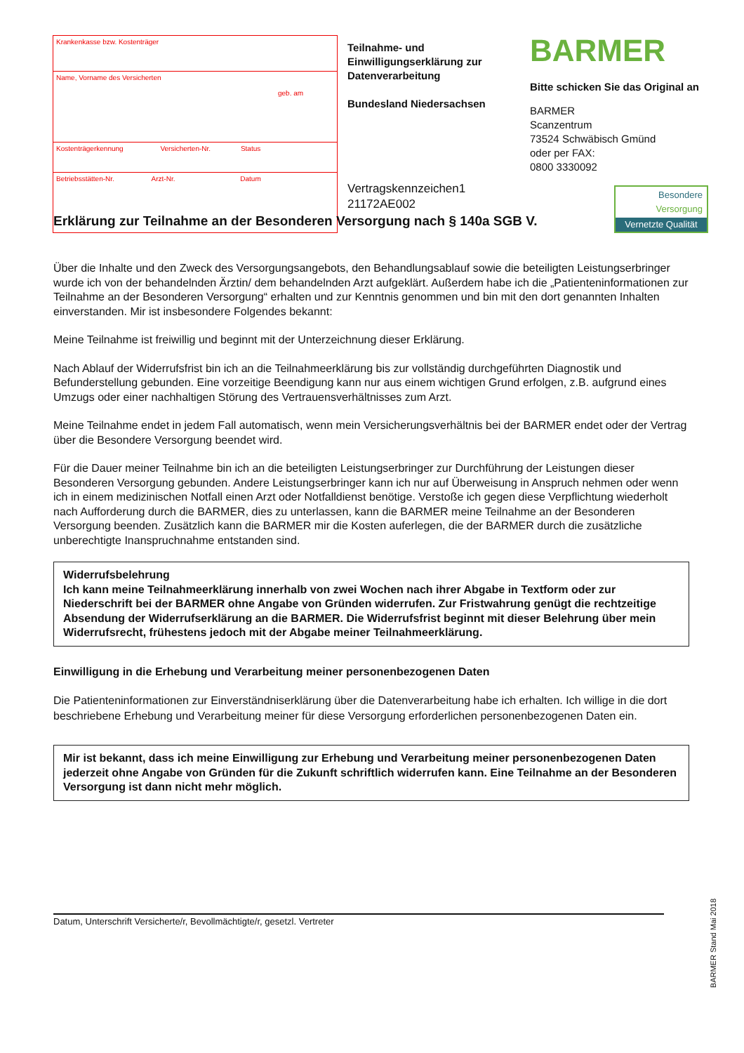Krankenkasse bzw. Kostenträger
Name, Vorname des Versicherten
geb. am
Kostenträgerkennung Versicherten-Nr. Status
Betriebsstätten-Nr. Arzt-Nr. Datum
Teilnahme- und Einwilligungserklärung zur Datenverarbeitung
Bundesland Niedersachsen
Vertragskennzeichen1
21172AE002
BARMER
Bitte schicken Sie das Original an
BARMER
Scanzentrum
73524 Schwäbisch Gmünd
oder per FAX:
0800 3330092
Besondere
Versorgung
Vernetzte Qualität
Erklärung zur Teilnahme an der Besonderen Versorgung nach § 140a SGB V.
Über die Inhalte und den Zweck des Versorgungsangebots, den Behandlungsablauf sowie die beteiligten Leistungserbringer wurde ich von der behandelnden Ärztin/ dem behandelnden Arzt aufgeklärt. Außerdem habe ich die „Patienteninformationen zur Teilnahme an der Besonderen Versorgung“ erhalten und zur Kenntnis genommen und bin mit den dort genannten Inhalten einverstanden. Mir ist insbesondere Folgendes bekannt:
Meine Teilnahme ist freiwillig und beginnt mit der Unterzeichnung dieser Erklärung.
Nach Ablauf der Widerrufsfrist bin ich an die Teilnahmeerklärung bis zur vollständig durchgeführten Diagnostik und Befunderstellung gebunden. Eine vorzeitige Beendigung kann nur aus einem wichtigen Grund erfolgen, z.B. aufgrund eines Umzugs oder einer nachhaltigen Störung des Vertrauensverhältnisses zum Arzt.
Meine Teilnahme endet in jedem Fall automatisch, wenn mein Versicherungsverhältnis bei der BARMER endet oder der Vertrag über die Besondere Versorgung beendet wird.
Für die Dauer meiner Teilnahme bin ich an die beteiligten Leistungserbringer zur Durchführung der Leistungen dieser Besonderen Versorgung gebunden. Andere Leistungserbringer kann ich nur auf Überweisung in Anspruch nehmen oder wenn ich in einem medizinischen Notfall einen Arzt oder Notfalldienst benötige. Verstoße ich gegen diese Verpflichtung wiederholt nach Aufforderung durch die BARMER, dies zu unterlassen, kann die BARMER meine Teilnahme an der Besonderen Versorgung beenden. Zusätzlich kann die BARMER mir die Kosten auferlegen, die der BARMER durch die zusätzliche unberechtigte Inanspruchnahme entstanden sind.
Widerrufsbelehrung
Ich kann meine Teilnahmeerklärung innerhalb von zwei Wochen nach ihrer Abgabe in Textform oder zur Niederschrift bei der BARMER ohne Angabe von Gründen widerrufen. Zur Fristwahrung genügt die rechtzeitige Absendung der Widerrufserklärung an die BARMER. Die Widerrufsfrist beginnt mit dieser Belehrung über mein Widerrufsrecht, frühestens jedoch mit der Abgabe meiner Teilnahmeerklärung.
Einwilligung in die Erhebung und Verarbeitung meiner personenbezogenen Daten
Die Patienteninformationen zur Einverständniserklärung über die Datenverarbeitung habe ich erhalten. Ich willige in die dort beschriebene Erhebung und Verarbeitung meiner für diese Versorgung erforderlichen personenbezogenen Daten ein.
Mir ist bekannt, dass ich meine Einwilligung zur Erhebung und Verarbeitung meiner personenbezogenen Daten jederzeit ohne Angabe von Gründen für die Zukunft schriftlich widerrufen kann. Eine Teilnahme an der Besonderen Versorgung ist dann nicht mehr möglich.
Datum, Unterschrift Versicherte/r, Bevollmächtigte/r, gesetzl. Vertreter
BARMER Stand Mai 2018